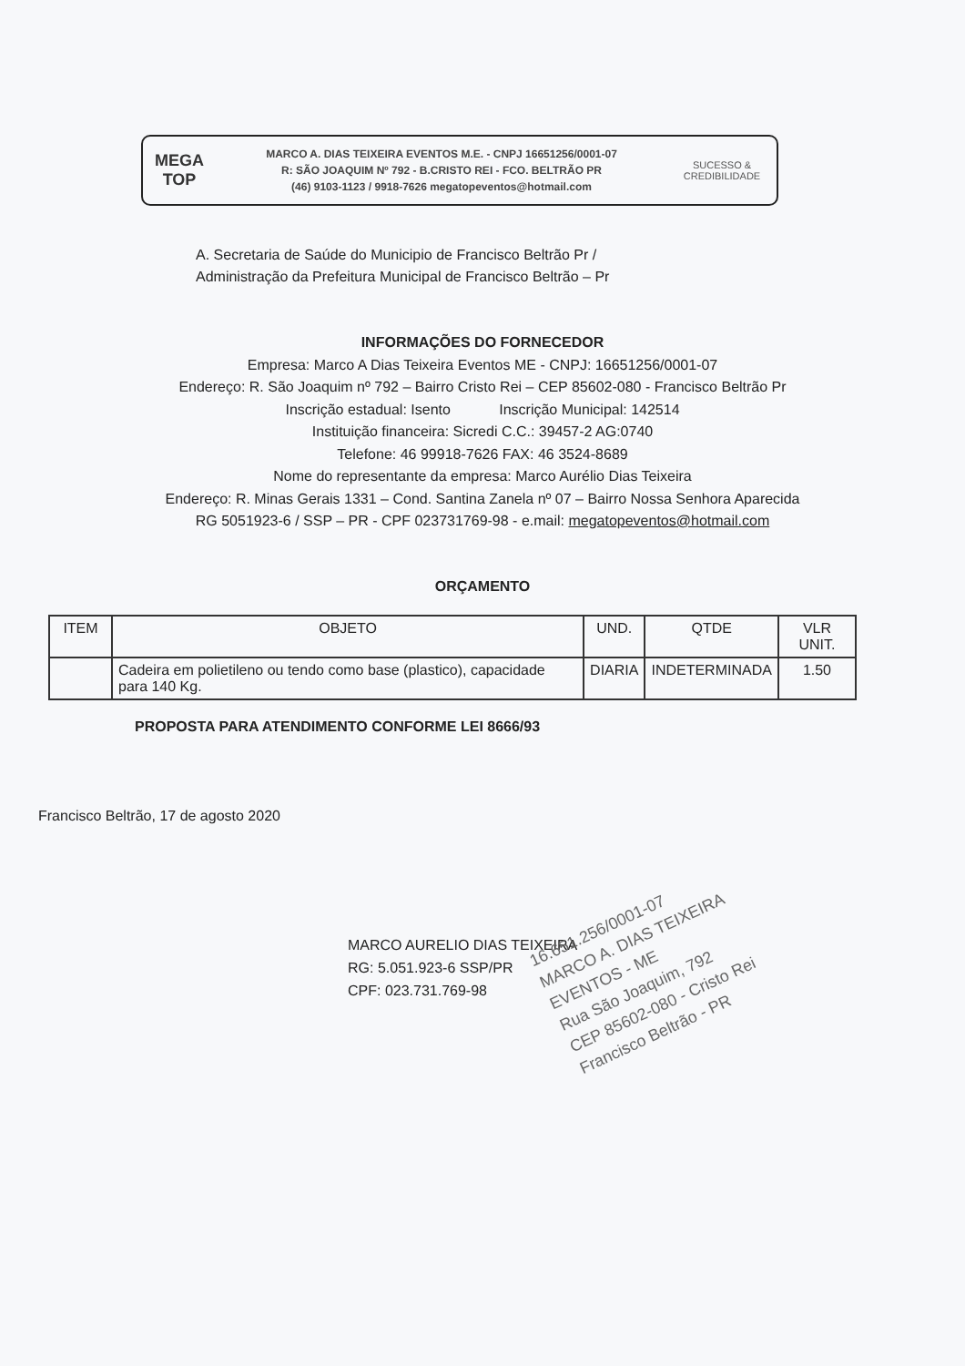MEGA
TOP
MARCO A. DIAS TEIXEIRA EVENTOS M.E. - CNPJ 16651256/0001-07
R: SÃO JOAQUIM Nº 792 - B.CRISTO REI - FCO. BELTRÃO PR
(46) 9103-1123 / 9918-7626 megatopeventos@hotmail.com
SUCESSO & CREDIBILIDADE
A. Secretaria de Saúde do Municipio de Francisco Beltrão Pr /
Administração da Prefeitura Municipal de Francisco Beltrão – Pr
INFORMAÇÕES DO FORNECEDOR
Empresa: Marco A Dias Teixeira Eventos ME - CNPJ: 16651256/0001-07
Endereço: R. São Joaquim nº 792 – Bairro Cristo Rei – CEP 85602-080 - Francisco Beltrão Pr
Inscrição estadual: Isento Inscrição Municipal: 142514
Instituição financeira: Sicredi C.C.: 39457-2 AG:0740
Telefone: 46 99918-7626 FAX: 46 3524-8689
Nome do representante da empresa: Marco Aurélio Dias Teixeira
Endereço: R. Minas Gerais 1331 – Cond. Santina Zanela nº 07 – Bairro Nossa Senhora Aparecida
RG 5051923-6 / SSP – PR - CPF 023731769-98 - e.mail: megatopeventos@hotmail.com
ORÇAMENTO
| ITEM | OBJETO | UND. | QTDE | VLR UNIT. |
| --- | --- | --- | --- | --- |
| | Cadeira em polietileno ou tendo como base (plastico), capacidade para 140 Kg. | DIARIA | INDETERMINADA | 1.50 |
PROPOSTA PARA ATENDIMENTO CONFORME LEI 8666/93
Francisco Beltrão, 17 de agosto 2020
MARCO AURELIO DIAS TEIXEIRA
RG: 5.051.923-6 SSP/PR
CPF: 023.731.769-98
16.651.256/0001-07
MARCO A. DIAS TEIXEIRA
EVENTOS - ME
Rua São Joaquim, 792
CEP 85602-080 - Cristo Rei
Francisco Beltrão - PR